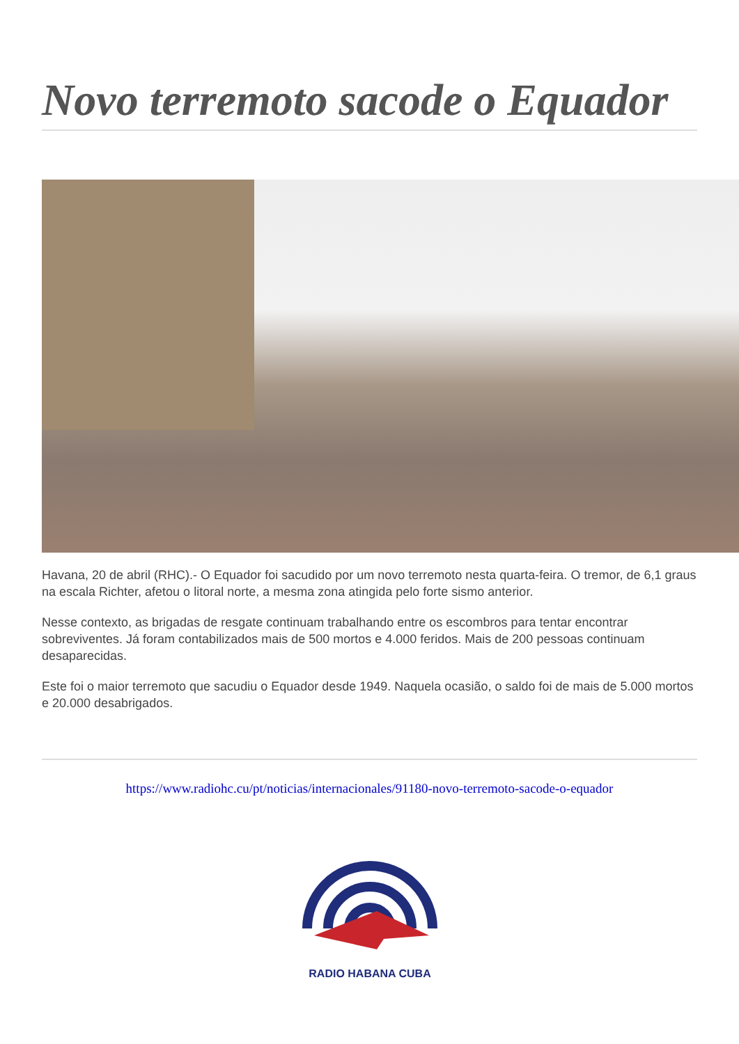Novo terremoto sacode o Equador
Havana, 20 de abril (RHC).- O Equador foi sacudido por um novo terremoto nesta quarta-feira. O tremor, de 6,1 graus na escala Richter, afetou o litoral norte, a mesma zona atingida pelo forte sismo anterior.
Nesse contexto, as brigadas de resgate continuam trabalhando entre os escombros para tentar encontrar sobreviventes. Já foram contabilizados mais de 500 mortos e 4.000 feridos. Mais de 200 pessoas continuam desaparecidas.
Este foi o maior terremoto que sacudiu o Equador desde 1949. Naquela ocasião, o saldo foi de mais de 5.000 mortos e 20.000 desabrigados.
https://www.radiohc.cu/pt/noticias/internacionales/91180-novo-terremoto-sacode-o-equador
RADIO HABANA CUBA